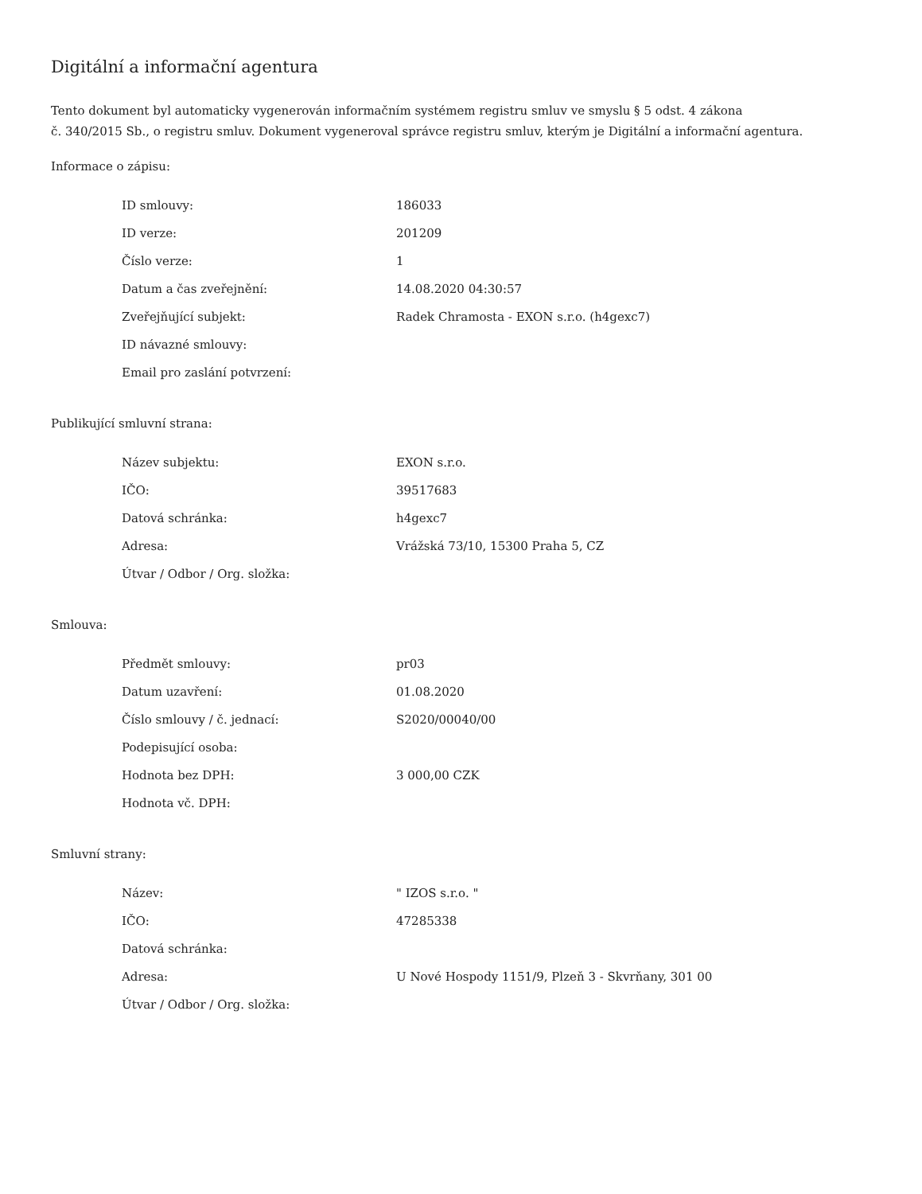Digitální a informační agentura
Tento dokument byl automaticky vygenerován informačním systémem registru smluv ve smyslu § 5 odst. 4 zákona
č. 340/2015 Sb., o registru smluv. Dokument vygeneroval správce registru smluv, kterým je Digitální a informační agentura.
Informace o zápisu:
| ID smlouvy: | 186033 |
| ID verze: | 201209 |
| Číslo verze: | 1 |
| Datum a čas zveřejnění: | 14.08.2020 04:30:57 |
| Zveřejňující subjekt: | Radek Chramosta - EXON s.r.o. (h4gexc7) |
| ID návazné smlouvy: | |
| Email pro zaslání potvrzení: | |
Publikující smluvní strana:
| Název subjektu: | EXON s.r.o. |
| IČO: | 39517683 |
| Datová schránka: | h4gexc7 |
| Adresa: | Vrážská 73/10, 15300 Praha 5, CZ |
| Útvar / Odbor / Org. složka: | |
Smlouva:
| Předmět smlouvy: | pr03 |
| Datum uzavření: | 01.08.2020 |
| Číslo smlouvy / č. jednací: | S2020/00040/00 |
| Podepisující osoba: | |
| Hodnota bez DPH: | 3 000,00 CZK |
| Hodnota vč. DPH: | |
Smluvní strany:
| Název: | " IZOS s.r.o. " |
| IČO: | 47285338 |
| Datová schránka: | |
| Adresa: | U Nové Hospody 1151/9, Plzeň 3 - Skvrňany, 301 00 |
| Útvar / Odbor / Org. složka: | |